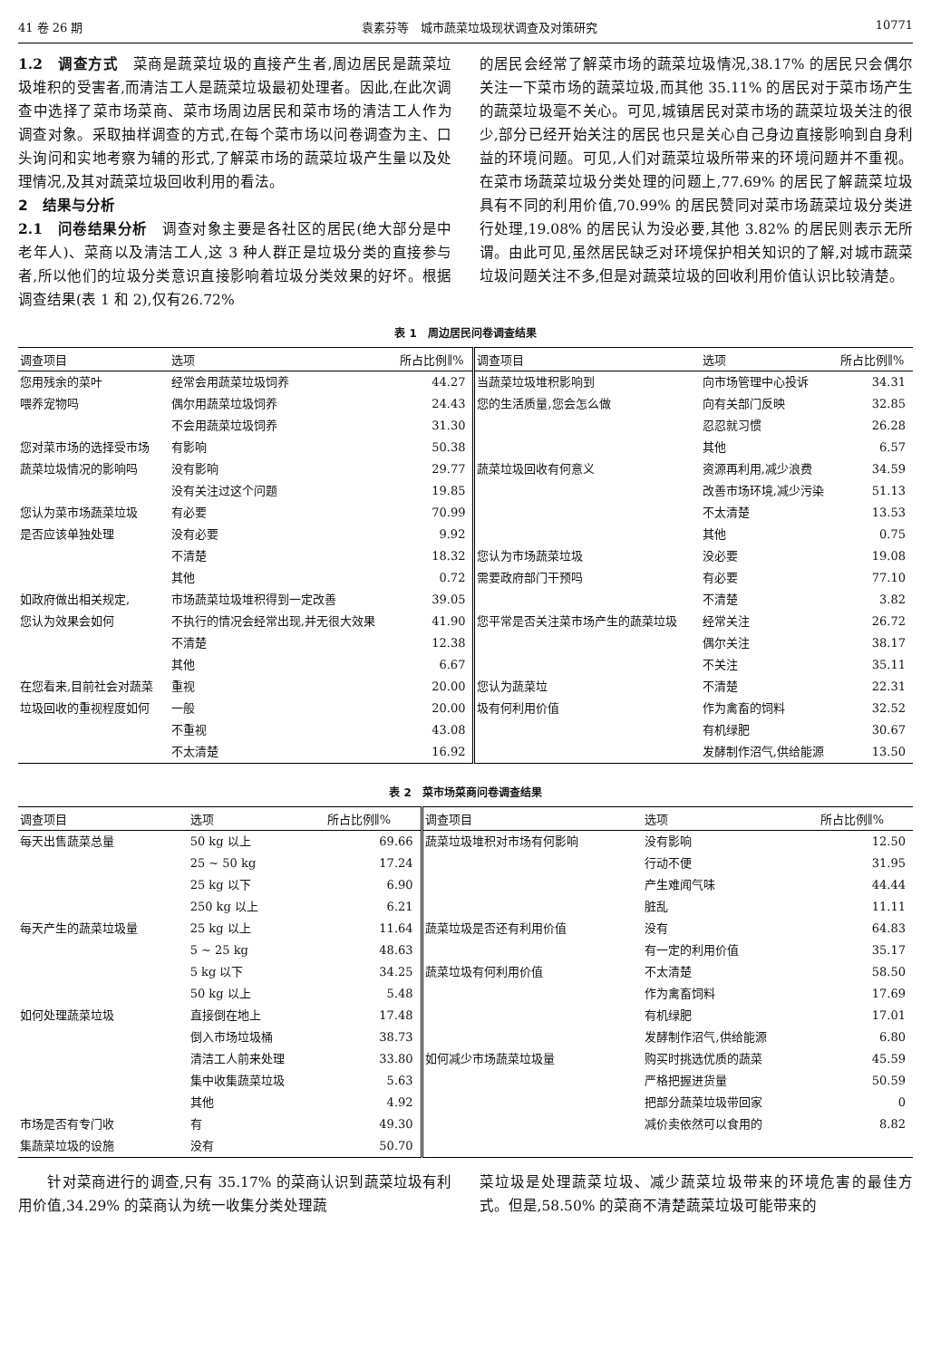41 卷 26 期 袁素芬等　城市蔬菜垃圾现状调查及对策研究 10771
1.2　调查方式　菜商是蔬菜垃圾的直接产生者,周边居民是蔬菜垃圾堆积的受害者,而清洁工人是蔬菜垃圾最初处理者。因此,在此次调查中选择了菜市场菜商、菜市场周边居民和菜市场的清洁工人作为调查对象。采取抽样调查的方式,在每个菜市场以问卷调查为主、口头询问和实地考察为辅的形式,了解菜市场的蔬菜垃圾产生量以及处理情况,及其对蔬菜垃圾回收利用的看法。
2　结果与分析
2.1　问卷结果分析　调查对象主要是各社区的居民(绝大部分是中老年人)、菜商以及清洁工人,这 3 种人群正是垃圾分类的直接参与者,所以他们的垃圾分类意识直接影响着垃圾分类效果的好坏。根据调查结果(表 1 和 2),仅有26.72%
的居民会经常了解菜市场的蔬菜垃圾情况,38.17% 的居民只会偶尔关注一下菜市场的蔬菜垃圾,而其他 35.11% 的居民对于菜市场产生的蔬菜垃圾毫不关心。可见,城镇居民对菜市场的蔬菜垃圾关注的很少,部分已经开始关注的居民也只是关心自己身边直接影响到自身利益的环境问题。可见,人们对蔬菜垃圾所带来的环境问题并不重视。在菜市场蔬菜垃圾分类处理的问题上,77.69% 的居民了解蔬菜垃圾具有不同的利用价值,70.99% 的居民赞同对菜市场蔬菜垃圾分类进行处理,19.08% 的居民认为没必要,其他 3.82% 的居民则表示无所谓。由此可见,虽然居民缺乏对环境保护相关知识的了解,对城市蔬菜垃圾问题关注不多,但是对蔬菜垃圾的回收利用价值认识比较清楚。
表 1　周边居民问卷调查结果
| 调查项目 | 选项 | 所占比例∥% | 调查项目 | 选项 | 所占比例∥% |
| --- | --- | --- | --- | --- | --- |
| 您用残余的菜叶 | 经常会用蔬菜垃圾饲养 | 44.27 | 当蔬菜垃圾堆积影响到 | 向市场管理中心投诉 | 34.31 |
| 喂养宠物吗 | 偶尔用蔬菜垃圾饲养 | 24.43 | 您的生活质量,您会怎么做 | 向有关部门反映 | 32.85 |
| | 不会用蔬菜垃圾饲养 | 31.30 | | 忍忍就习惯 | 26.28 |
| 您对菜市场的选择受市场 | 有影响 | 50.38 | | 其他 | 6.57 |
| 蔬菜垃圾情况的影响吗 | 没有影响 | 29.77 | 蔬菜垃圾回收有何意义 | 资源再利用,减少浪费 | 34.59 |
| | 没有关注过这个问题 | 19.85 | | 改善市场环境,减少污染 | 51.13 |
| 您认为菜市场蔬菜垃圾 | 有必要 | 70.99 | | 不太清楚 | 13.53 |
| 是否应该单独处理 | 没有必要 | 9.92 | | 其他 | 0.75 |
| | 不清楚 | 18.32 | 您认为市场蔬菜垃圾 | 没必要 | 19.08 |
| | 其他 | 0.72 | 需要政府部门干预吗 | 有必要 | 77.10 |
| 如政府做出相关规定, | 市场蔬菜垃圾堆积得到一定改善 | 39.05 | | 不清楚 | 3.82 |
| 您认为效果会如何 | 不执行的情况会经常出现,并无很大效果 | 41.90 | 您平常是否关注菜市场产生的蔬菜垃圾 | 经常关注 | 26.72 |
| | 不清楚 | 12.38 | | 偶尔关注 | 38.17 |
| | 其他 | 6.67 | | 不关注 | 35.11 |
| 在您看来,目前社会对蔬菜 | 重视 | 20.00 | 您认为蔬菜垃 | 不清楚 | 22.31 |
| 垃圾回收的重视程度如何 | 一般 | 20.00 | 圾有何利用价值 | 作为禽畜的饲料 | 32.52 |
| | 不重视 | 43.08 | | 有机绿肥 | 30.67 |
| | 不太清楚 | 16.92 | | 发酵制作沼气,供给能源 | 13.50 |
表 2　菜市场菜商问卷调查结果
| 调查项目 | 选项 | 所占比例∥% | 调查项目 | 选项 | 所占比例∥% |
| --- | --- | --- | --- | --- | --- |
| 每天出售蔬菜总量 | 50 kg 以上 | 69.66 | 蔬菜垃圾堆积对市场有何影响 | 没有影响 | 12.50 |
| | 25 ~ 50 kg | 17.24 | | 行动不便 | 31.95 |
| | 25 kg 以下 | 6.90 | | 产生难闻气味 | 44.44 |
| | 250 kg 以上 | 6.21 | | 脏乱 | 11.11 |
| 每天产生的蔬菜垃圾量 | 25 kg 以上 | 11.64 | 蔬菜垃圾是否还有利用价值 | 没有 | 64.83 |
| | 5 ~ 25 kg | 48.63 | | 有一定的利用价值 | 35.17 |
| | 5 kg 以下 | 34.25 | 蔬菜垃圾有何利用价值 | 不太清楚 | 58.50 |
| | 50 kg 以上 | 5.48 | | 作为禽畜饲料 | 17.69 |
| 如何处理蔬菜垃圾 | 直接倒在地上 | 17.48 | | 有机绿肥 | 17.01 |
| | 倒入市场垃圾桶 | 38.73 | | 发酵制作沼气,供给能源 | 6.80 |
| | 清洁工人前来处理 | 33.80 | 如何减少市场蔬菜垃圾量 | 购买时挑选优质的蔬菜 | 45.59 |
| | 集中收集蔬菜垃圾 | 5.63 | | 严格把握进货量 | 50.59 |
| | 其他 | 4.92 | | 把部分蔬菜垃圾带回家 | 0 |
| 市场是否有专门收 | 有 | 49.30 | | 减价卖依然可以食用的 | 8.82 |
| 集蔬菜垃圾的设施 | 没有 | 50.70 | | | |
　　针对菜商进行的调查,只有 35.17% 的菜商认识到蔬菜垃圾有利用价值,34.29% 的菜商认为统一收集分类处理蔬
菜垃圾是处理蔬菜垃圾、减少蔬菜垃圾带来的环境危害的最佳方式。但是,58.50% 的菜商不清楚蔬菜垃圾可能带来的